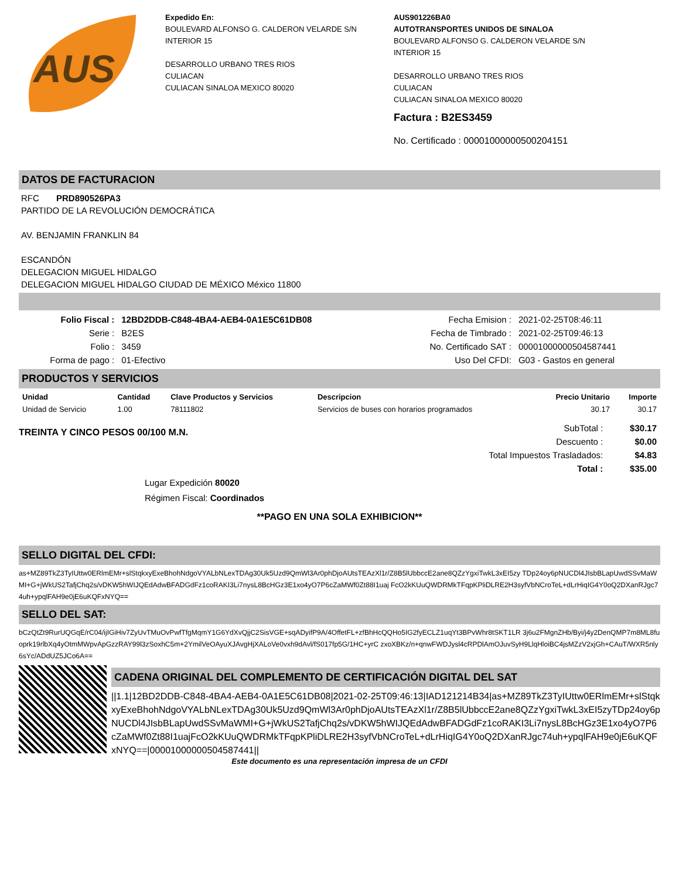AUS
Expedido En:
BOULEVARD ALFONSO G. CALDERON VELARDE S/N
INTERIOR 15
DESARROLLO URBANO TRES RIOS
CULIACAN
CULIACAN SINALOA MEXICO 80020
AUS901226BA0
AUTOTRANSPORTES UNIDOS DE SINALOA
BOULEVARD ALFONSO G. CALDERON VELARDE S/N
INTERIOR 15
DESARROLLO URBANO TRES RIOS
CULIACAN
CULIACAN SINALOA MEXICO 80020
Factura : B2ES3459
No. Certificado : 00001000000500204151
DATOS DE FACTURACION
RFC PRD890526PA3
PARTIDO DE LA REVOLUCIÓN DEMOCRÁTICA
AV. BENJAMIN FRANKLIN 84
ESCANDÓN
DELEGACION MIGUEL HIDALGO
DELEGACION MIGUEL HIDALGO CIUDAD DE MÉXICO México 11800
| Folio Fiscal : | 12BD2DDB-C848-4BA4-AEB4-0A1E5C61DB08 | Fecha Emision : | 2021-02-25T08:46:11 |
| Serie : | B2ES | Fecha de Timbrado : | 2021-02-25T09:46:13 |
| Folio : | 3459 | No. Certificado SAT : | 00001000000504587441 |
| Forma de pago : | 01-Efectivo | Uso Del CFDI: | G03 - Gastos en general |
PRODUCTOS Y SERVICIOS
| Unidad | Cantidad | Clave Productos y Servicios | Descripcion | Precio Unitario | Importe |
| --- | --- | --- | --- | --- | --- |
| Unidad de Servicio | 1.00 | 78111802 | Servicios de buses con horarios programados | 30.17 | 30.17 |
TREINTA Y CINCO PESOS 00/100 M.N.
| SubTotal : | $30.17 |
| Descuento : | $0.00 |
| Total Impuestos Trasladados: | $4.83 |
| Total : | $35.00 |
Lugar Expedición 80020
Régimen Fiscal: Coordinados
**PAGO EN UNA SOLA EXHIBICION**
SELLO DIGITAL DEL CFDI:
as+MZ89TkZ3TyIUttw0ERlmEMr+slStqkxyExeBhohNdgoVYALbNLexTDAg30Uk5Uzd9QmWl3Ar0phDjoAUtsTEAzXl1r/Z8B5lUbbccE2ane8QZzYgxiTwkL3xEI5zy TDp24oy6pNUCDl4JIsbBLapUwdSSvMaWMI+G+jWkUS2TafjChq2s/vDKW5hWIJQEdAdwBFADGdFz1coRAKI3Li7nysL8BcHGz3E1xo4yO7P6cZaMWf0Zt88I1uaj FcO2kKUuQWDRMkTFqpKPliDLRE2H3syfVbNCroTeL+dLrHiqIG4Y0oQ2DXanRJgc74uh+ypqlFAH9e0jE6uKQFxNYQ==
SELLO DEL SAT:
bCzQtZt9RurUQGqE/rC04/ijIGiHiv7ZyUvTMuOvPwfTfgMqmY1G6YdXvQjjC2SisVGE+sqADyifP9A/4OffetFL+zfBhHcQQHo5IG2fyECLZ1uqYt3BPvWhr8tSKT1LR 3j6u2FMgnZHb/Byi/j4y2DenQMP7m8ML8fuoprk19rlbXq4yOtmMWpvApGzzRAY99l3zSoxhC5m+2YmilVeOAyuXJAvgHjXALoVe0vxh9dAvl/fS017fp5G/1HC+yrC zxoXBKz/n+qnwFWDJysl4cRPDlAmOJuvSyH9LlqHloiBC4jsMZzV2xjGh+CAuT/WXR5nly6sYc/ADdUZ5JCo6A==
CADENA ORIGINAL DEL COMPLEMENTO DE CERTIFICACIÓN DIGITAL DEL SAT
||1.1|12BD2DDB-C848-4BA4-AEB4-0A1E5C61DB08|2021-02-25T09:46:13|IAD121214B34|as+MZ89TkZ3TyIUttw0ERlmEMr+slStqkxyExeBhohNdgoVYALbNLexTDAg30Uk5Uzd9QmWl3Ar0phDjoAUtsTEAzXl1r/Z8B5lUbbccE2ane8QZzYgxiTwkL3xEI5zyTDp24oy6pNUCDl4JIsbBLapUwdSSvMaWMI+G+jWkUS2TafjChq2s/vDKW5hWIJQEdAdwBFADGdFz1coRAKI3Li7nysL8BcHGz3E1xo4yO7P6cZaMWf0Zt88I1uajFcO2kKUuQWDRMkTFqpKPliDLRE2H3syfVbNCroTeL+dLrHiqIG4Y0oQ2DXanRJgc74uh+ypqlFAH9e0jE6uKQFxNYQ==|00001000000504587441||
Este documento es una representación impresa de un CFDI